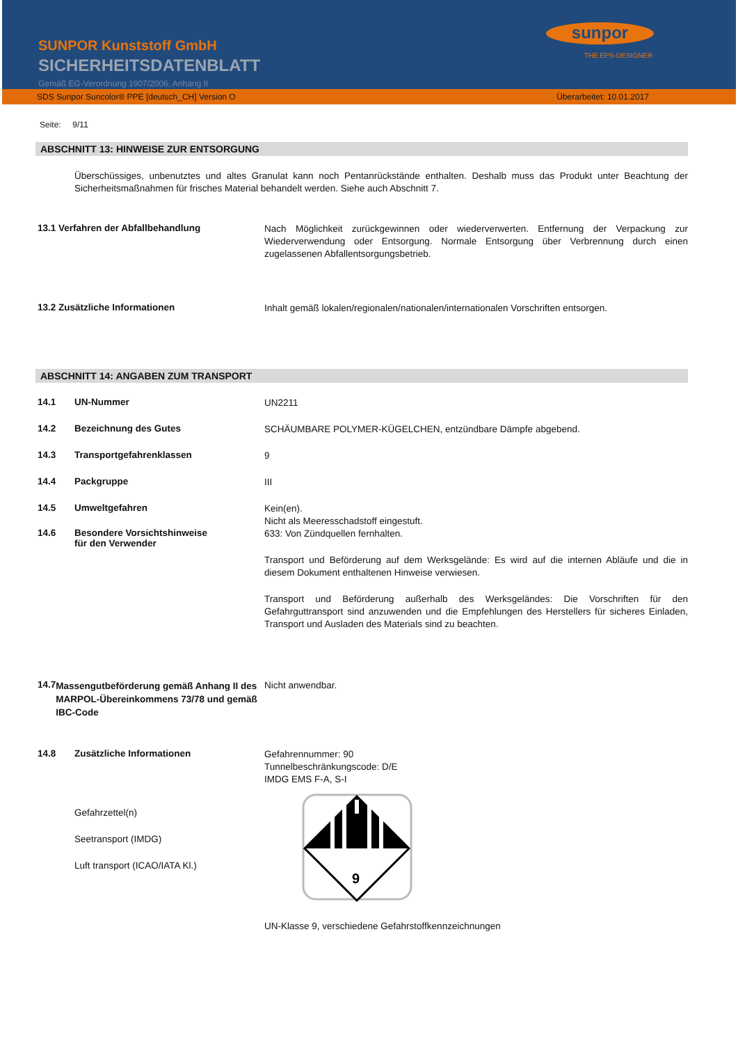SUNPOR Kunststoff GmbH
SICHERHEITSDATENBLATT
Gemäß EG-Verordnung 1907/2006, Anhang II
sunpor
THE EPS-DESIGNER
SDS Sunpor Suncolor® PPE [deutsch_CH] Version O Überarbeitet: 10.01.2017
Seite: 9/11
ABSCHNITT 13: HINWEISE ZUR ENTSORGUNG
Überschüssiges, unbenutztes und altes Granulat kann noch Pentanrückstände enthalten. Deshalb muss das Produkt unter Beachtung der Sicherheitsmaßnahmen für frisches Material behandelt werden. Siehe auch Abschnitt 7.
13.1 Verfahren der Abfallbehandlung
Nach Möglichkeit zurückgewinnen oder wiederverwerten. Entfernung der Verpackung zur Wiederverwendung oder Entsorgung. Normale Entsorgung über Verbrennung durch einen zugelassenen Abfallentsorgungsbetrieb.
13.2 Zusätzliche Informationen
Inhalt gemäß lokalen/regionalen/nationalen/internationalen Vorschriften entsorgen.
ABSCHNITT 14: ANGABEN ZUM TRANSPORT
14.1 UN-Nummer
UN2211
14.2 Bezeichnung des Gutes
SCHÄUMBARE POLYMER-KÜGELCHEN, entzündbare Dämpfe abgebend.
14.3 Transportgefahrenklassen
9
14.4 Packgruppe
III
14.5 Umweltgefahren
Kein(en).
Nicht als Meeresschadstoff eingestuft.
14.6 Besondere Vorsichtshinweise
für den Verwender
633: Von Zündquellen fernhalten.
Transport und Beförderung auf dem Werksgelände: Es wird auf die internen Abläufe und die in diesem Dokument enthaltenen Hinweise verwiesen.
Transport und Beförderung außerhalb des Werksgeländes: Die Vorschriften für den Gefahrguttransport sind anzuwenden und die Empfehlungen des Herstellers für sicheres Einladen, Transport und Ausladen des Materials sind zu beachten.
14.7 Massengutbeförderung gemäß Anhang II des MARPOL-Übereinkommens 73/78 und gemäß IBC-Code
Nicht anwendbar.
14.8 Zusätzliche Informationen
Gefahrennummer: 90
Tunnelbeschränkungscode: D/E
IMDG EMS F-A, S-I
Gefahrzettel(n)
Seetransport (IMDG)
Luft transport (ICAO/IATA Kl.)
9
UN-Klasse 9, verschiedene Gefahrstoffkennzeichnungen